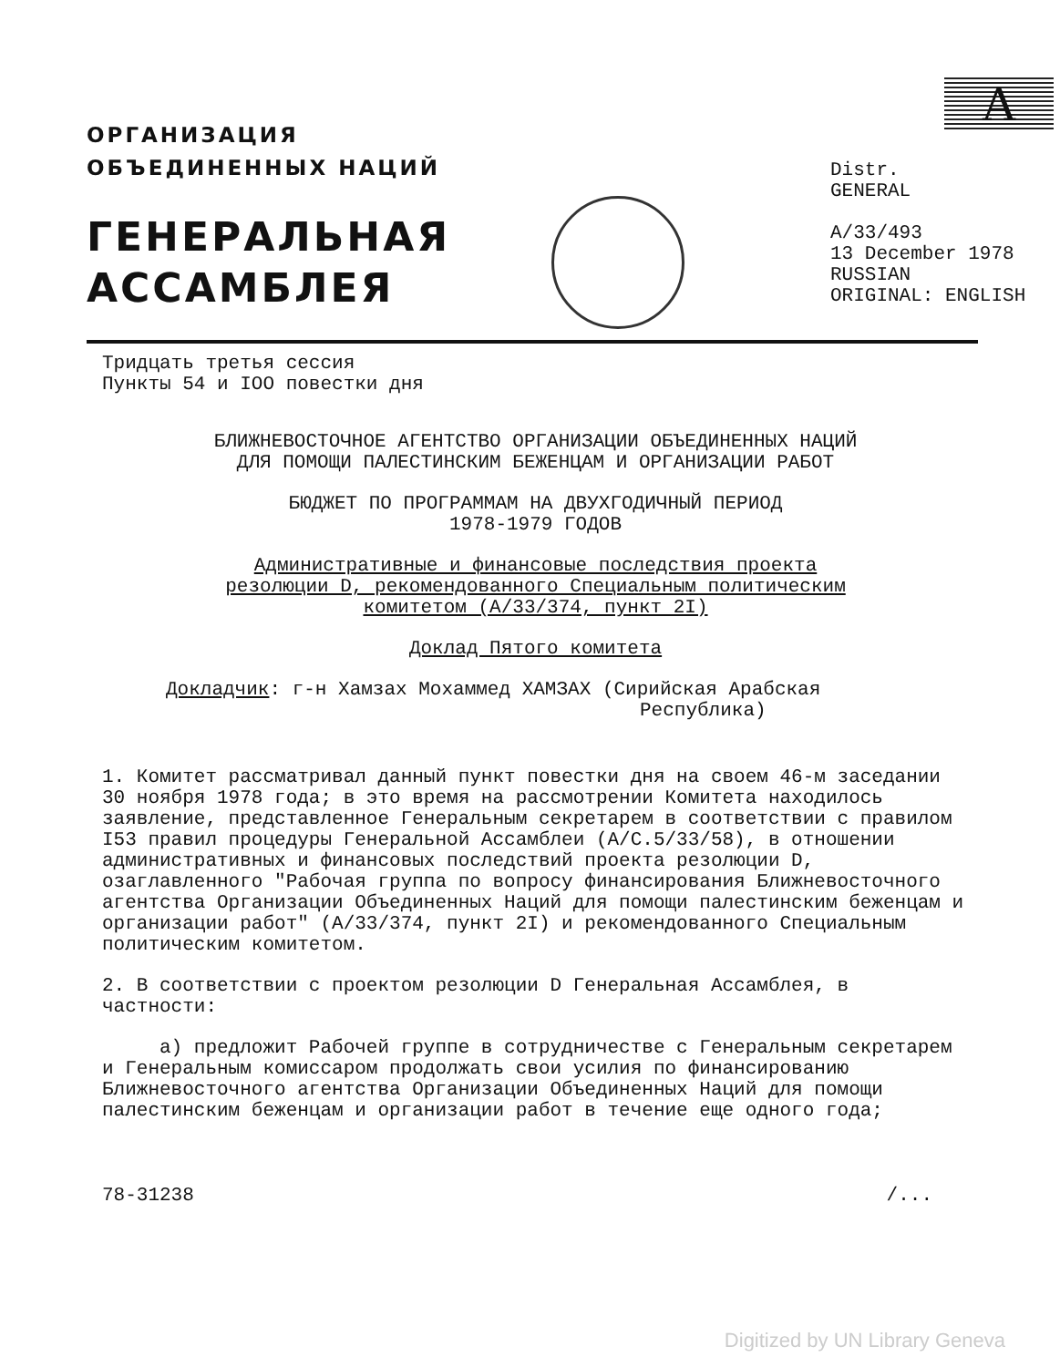ОРГАНИЗАЦИЯ
ОБЪЕДИНЕННЫХ НАЦИЙ
ГЕНЕРАЛЬНАЯ
АССАМБЛЕЯ
A
Distr.
GENERAL
A/33/493
13 December 1978
RUSSIAN
ORIGINAL: ENGLISH
Тридцать третья сессия
Пункты 54 и IOO повестки дня
БЛИЖНЕВОСТОЧНОЕ АГЕНТСТВО ОРГАНИЗАЦИИ ОБЪЕДИНЕННЫХ НАЦИЙ
ДЛЯ ПОМОЩИ ПАЛЕСТИНСКИМ БЕЖЕНЦАМ И ОРГАНИЗАЦИИ РАБОТ
БЮДЖЕТ ПО ПРОГРАММАМ НА ДВУХГОДИЧНЫЙ ПЕРИОД
1978-1979 ГОДОВ
Административные и финансовые последствия проекта
резолюции D, рекомендованного Специальным политическим
комитетом (A/33/374, пункт 2I)
Доклад Пятого комитета
Докладчик: г-н Хамзах Мохаммед ХАМЗАХ (Сирийская Арабская
Республика)
1. Комитет рассматривал данный пункт повестки дня на своем 46-м заседании 30 ноября 1978 года; в это время на рассмотрении Комитета находилось заявление, представленное Генеральным секретарем в соответствии с правилом I53 правил процедуры Генеральной Ассамблеи (A/C.5/33/58), в отношении административных и финансовых последствий проекта резолюции D, озаглавленного "Рабочая группа по вопросу финансирования Ближневосточного агентства Организации Объединенных Наций для помощи палестинским беженцам и организации работ" (A/33/374, пункт 2I) и рекомендованного Специальным политическим комитетом.
2. В соответствии с проектом резолюции D Генеральная Ассамблея, в частности:
a) предложит Рабочей группе в сотрудничестве с Генеральным секретарем и Генеральным комиссаром продолжать свои усилия по финансированию Ближневосточного агентства Организации Объединенных Наций для помощи палестинским беженцам и организации работ в течение еще одного года;
78-31238 /...
Digitized by UN Library Geneva